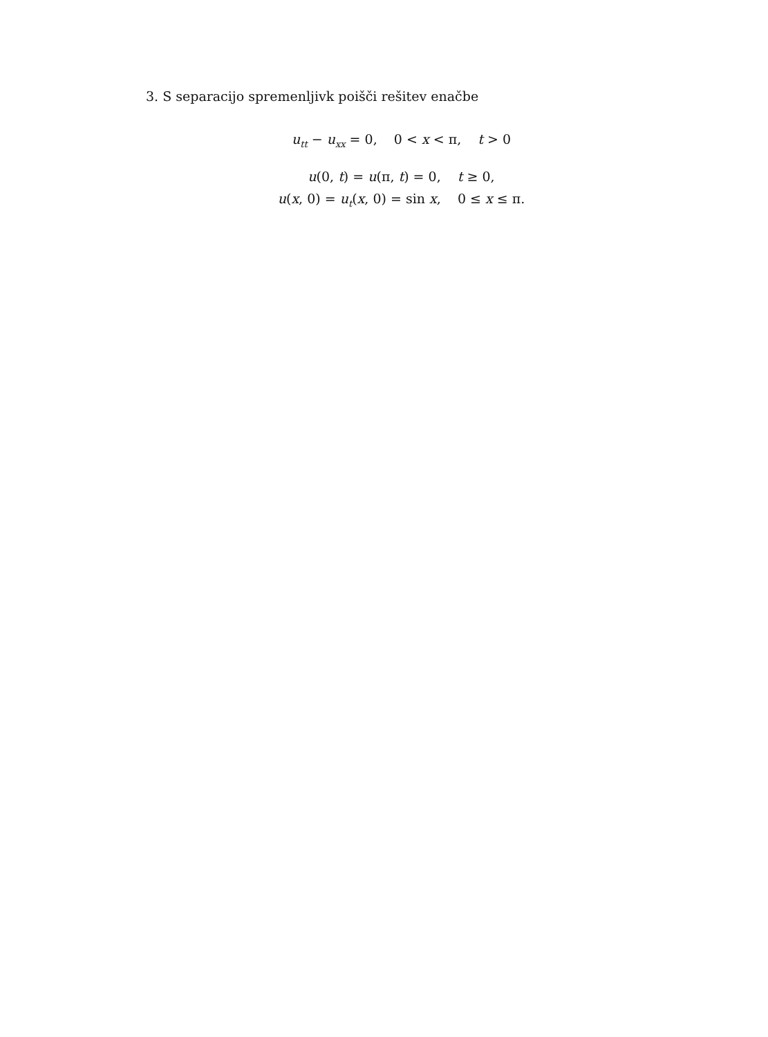3. S separacijo spremenljivk poišči rešitev enačbe
u<sub>tt</sub> − u<sub>xx</sub> = 0, 0 < x < π, t > 0
u(0, t) = u(π, t) = 0, t ≥ 0,
u(x, 0) = u<sub>t</sub>(x, 0) = sin x, 0 ≤ x ≤ π.